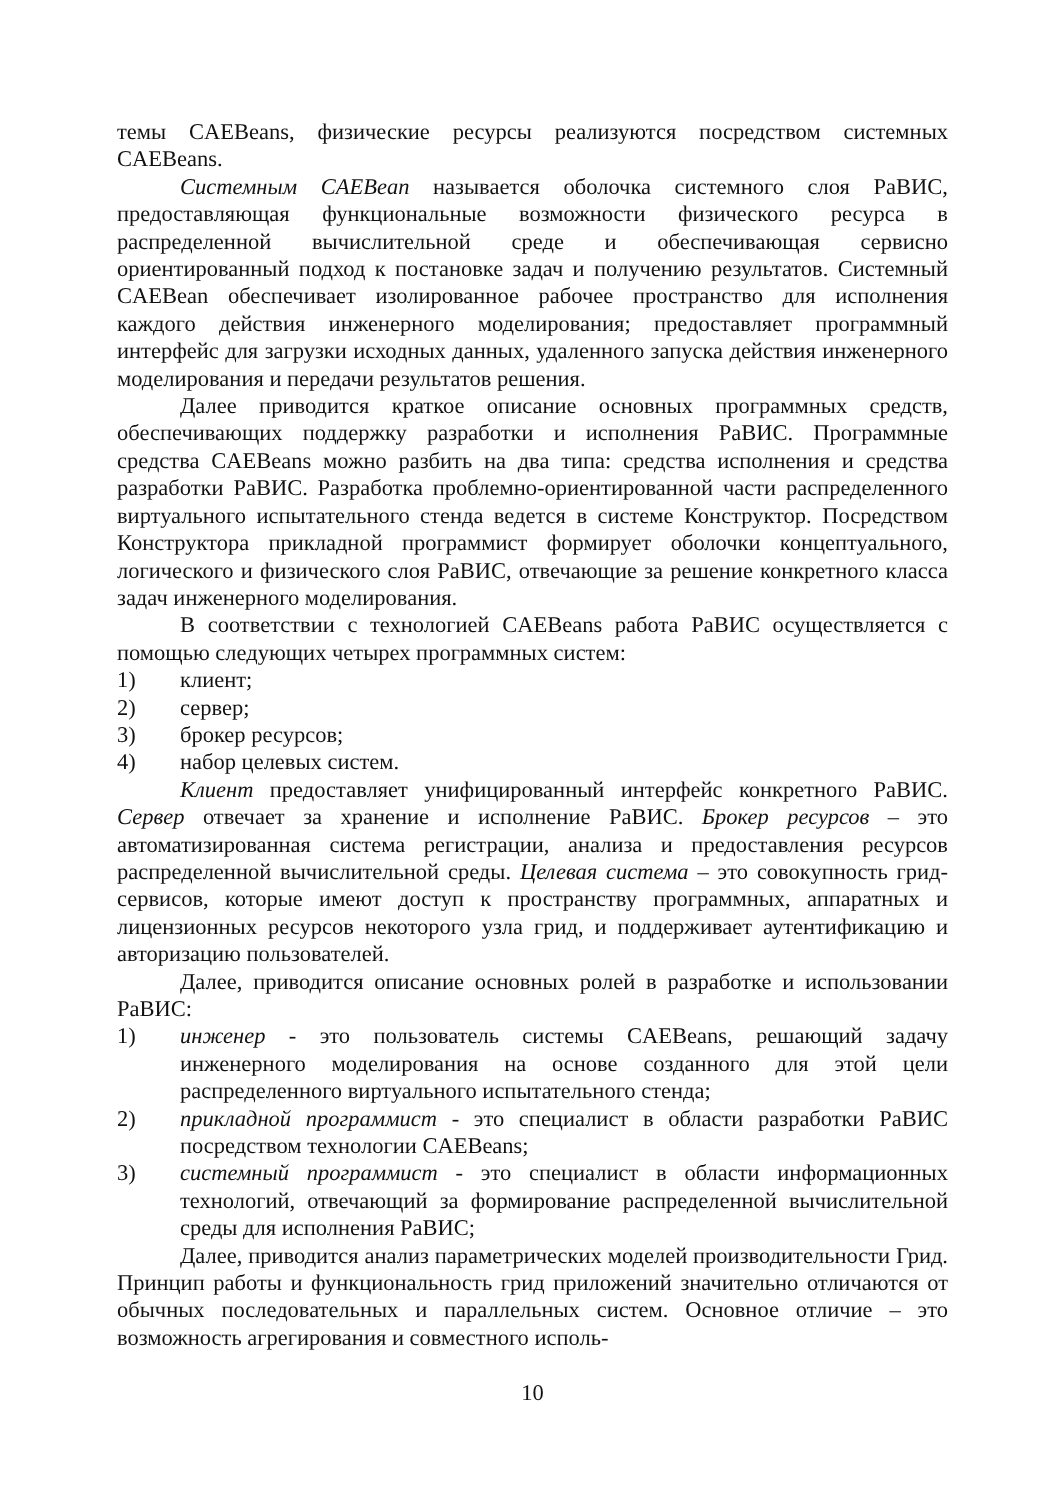темы CAEBeans, физические ресурсы реализуются посредством системных CAEBeans.
Системным CAEBean называется оболочка системного слоя РаВИС, предоставляющая функциональные возможности физического ресурса в распределенной вычислительной среде и обеспечивающая сервисно ориентированный подход к постановке задач и получению результатов. Системный CAEBean обеспечивает изолированное рабочее пространство для исполнения каждого действия инженерного моделирования; предоставляет программный интерфейс для загрузки исходных данных, удаленного запуска действия инженерного моделирования и передачи результатов решения.
Далее приводится краткое описание основных программных средств, обеспечивающих поддержку разработки и исполнения РаВИС. Программные средства CAEBeans можно разбить на два типа: средства исполнения и средства разработки РаВИС. Разработка проблемно-ориентированной части распределенного виртуального испытательного стенда ведется в системе Конструктор. Посредством Конструктора прикладной программист формирует оболочки концептуального, логического и физического слоя РаВИС, отвечающие за решение конкретного класса задач инженерного моделирования.
В соответствии с технологией CAEBeans работа РаВИС осуществляется с помощью следующих четырех программных систем:
1) клиент;
2) сервер;
3) брокер ресурсов;
4) набор целевых систем.
Клиент предоставляет унифицированный интерфейс конкретного РаВИС. Сервер отвечает за хранение и исполнение РаВИС. Брокер ресурсов – это автоматизированная система регистрации, анализа и предоставления ресурсов распределенной вычислительной среды. Целевая система – это совокупность грид-сервисов, которые имеют доступ к пространству программных, аппаратных и лицензионных ресурсов некоторого узла грид, и поддерживает аутентификацию и авторизацию пользователей.
Далее, приводится описание основных ролей в разработке и использовании РаВИС:
1) инженер - это пользователь системы CAEBeans, решающий задачу инженерного моделирования на основе созданного для этой цели распределенного виртуального испытательного стенда;
2) прикладной программист - это специалист в области разработки РаВИС посредством технологии CAEBeans;
3) системный программист - это специалист в области информационных технологий, отвечающий за формирование распределенной вычислительной среды для исполнения РаВИС;
Далее, приводится анализ параметрических моделей производительности Грид. Принцип работы и функциональность грид приложений значительно отличаются от обычных последовательных и параллельных систем. Основное отличие – это возможность агрегирования и совместного исполь-
10